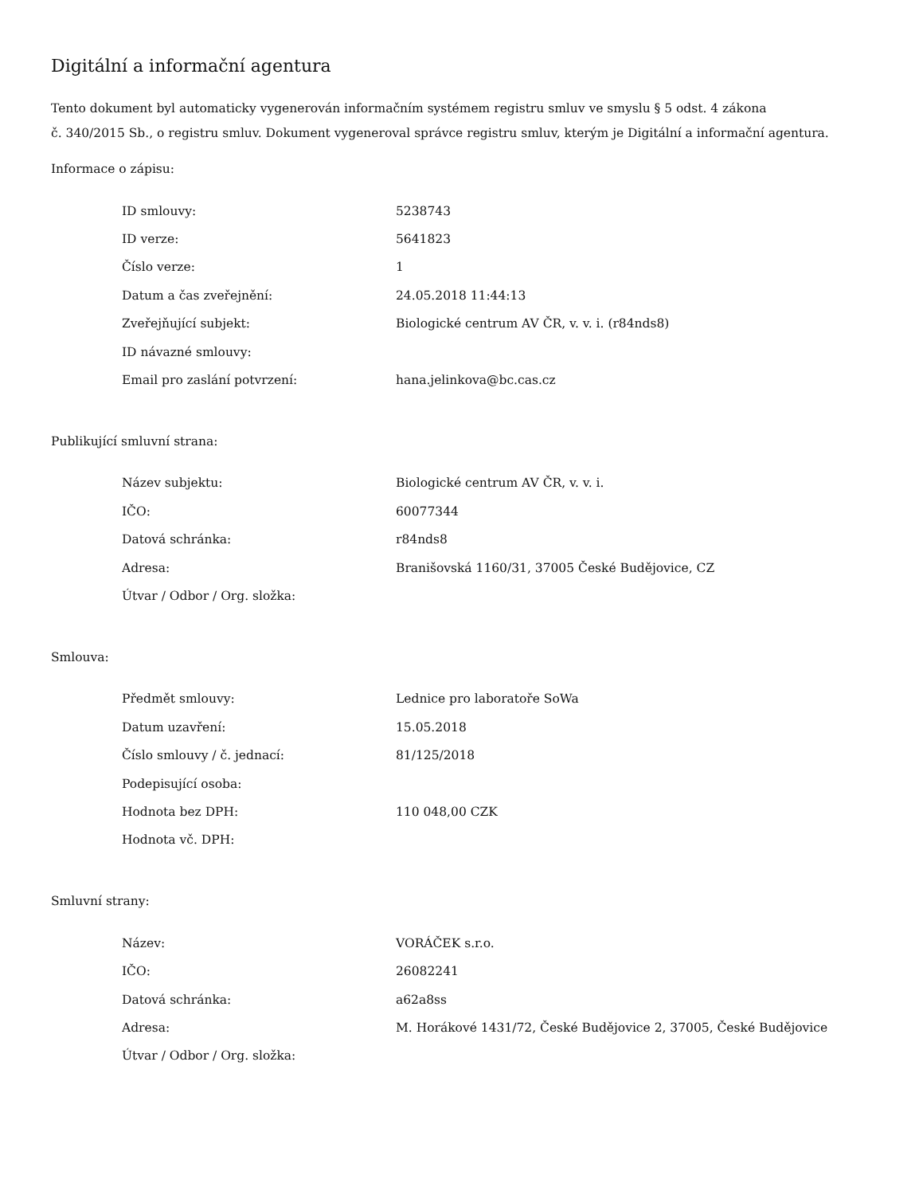Digitální a informační agentura
Tento dokument byl automaticky vygenerován informačním systémem registru smluv ve smyslu § 5 odst. 4 zákona
č. 340/2015 Sb., o registru smluv. Dokument vygeneroval správce registru smluv, kterým je Digitální a informační agentura.
Informace o zápisu:
| ID smlouvy: | 5238743 |
| ID verze: | 5641823 |
| Číslo verze: | 1 |
| Datum a čas zveřejnění: | 24.05.2018 11:44:13 |
| Zveřejňující subjekt: | Biologické centrum AV ČR, v. v. i. (r84nds8) |
| ID návazné smlouvy: | |
| Email pro zaslání potvrzení: | hana.jelinkova@bc.cas.cz |
Publikující smluvní strana:
| Název subjektu: | Biologické centrum AV ČR, v. v. i. |
| IČO: | 60077344 |
| Datová schránka: | r84nds8 |
| Adresa: | Branišovská 1160/31, 37005 České Budějovice, CZ |
| Útvar / Odbor / Org. složka: | |
Smlouva:
| Předmět smlouvy: | Lednice pro laboratoře SoWa |
| Datum uzavření: | 15.05.2018 |
| Číslo smlouvy / č. jednací: | 81/125/2018 |
| Podepisující osoba: | |
| Hodnota bez DPH: | 110 048,00 CZK |
| Hodnota vč. DPH: | |
Smluvní strany:
| Název: | VORÁČEK s.r.o. |
| IČO: | 26082241 |
| Datová schránka: | a62a8ss |
| Adresa: | M. Horákové 1431/72, České Budějovice 2, 37005, České Budějovice |
| Útvar / Odbor / Org. složka: | |